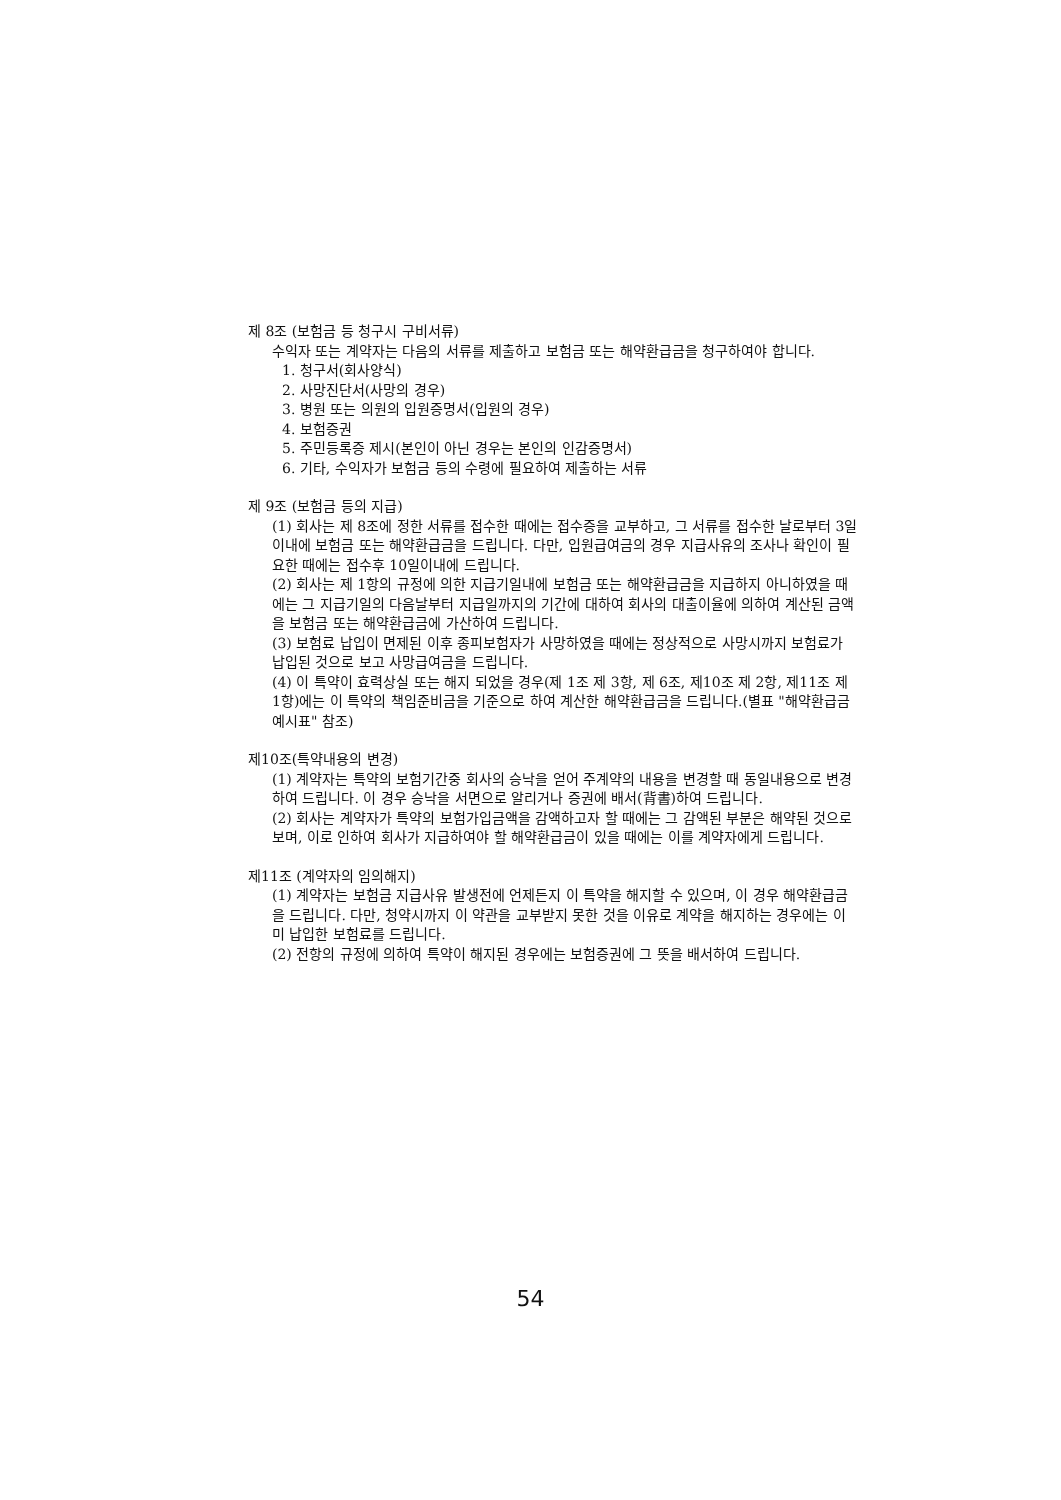제 8조 (보험금 등 청구시 구비서류)
수익자 또는 계약자는 다음의 서류를 제출하고 보험금 또는 해약환급금을 청구하여야 합니다.
1. 청구서(회사양식)
2. 사망진단서(사망의 경우)
3. 병원 또는 의원의 입원증명서(입원의 경우)
4. 보험증권
5. 주민등록증 제시(본인이 아닌 경우는 본인의 인감증명서)
6. 기타, 수익자가 보험금 등의 수령에 필요하여 제출하는 서류
제 9조 (보험금 등의 지급)
(1) 회사는 제 8조에 정한 서류를 접수한 때에는 접수증을 교부하고, 그 서류를 접수한 날로부터 3일이내에 보험금 또는 해약환급금을 드립니다. 다만, 입원급여금의 경우 지급사유의 조사나 확인이 필요한 때에는 접수후 10일이내에 드립니다.
(2) 회사는 제 1항의 규정에 의한 지급기일내에 보험금 또는 해약환급금을 지급하지 아니하였을 때에는 그 지급기일의 다음날부터 지급일까지의 기간에 대하여 회사의 대출이율에 의하여 계산된 금액을 보험금 또는 해약환급금에 가산하여 드립니다.
(3) 보험료 납입이 면제된 이후 종피보험자가 사망하였을 때에는 정상적으로 사망시까지 보험료가 납입된 것으로 보고 사망급여금을 드립니다.
(4) 이 특약이 효력상실 또는 해지 되었을 경우(제 1조 제 3항, 제 6조, 제10조 제 2항, 제11조 제 1항)에는 이 특약의 책임준비금을 기준으로 하여 계산한 해약환급금을 드립니다.(별표 "해약환급금 예시표" 참조)
제10조(특약내용의 변경)
(1) 계약자는 특약의 보험기간중 회사의 승낙을 얻어 주계약의 내용을 변경할 때 동일내용으로 변경하여 드립니다. 이 경우 승낙을 서면으로 알리거나 증권에 배서(背書)하여 드립니다.
(2) 회사는 계약자가 특약의 보험가입금액을 감액하고자 할 때에는 그 감액된 부분은 해약된 것으로 보며, 이로 인하여 회사가 지급하여야 할 해약환급금이 있을 때에는 이를 계약자에게 드립니다.
제11조 (계약자의 임의해지)
(1) 계약자는 보험금 지급사유 발생전에 언제든지 이 특약을 해지할 수 있으며, 이 경우 해약환급금을 드립니다. 다만, 청약시까지 이 약관을 교부받지 못한 것을 이유로 계약을 해지하는 경우에는 이미 납입한 보험료를 드립니다.
(2) 전항의 규정에 의하여 특약이 해지된 경우에는 보험증권에 그 뜻을 배서하여 드립니다.
54